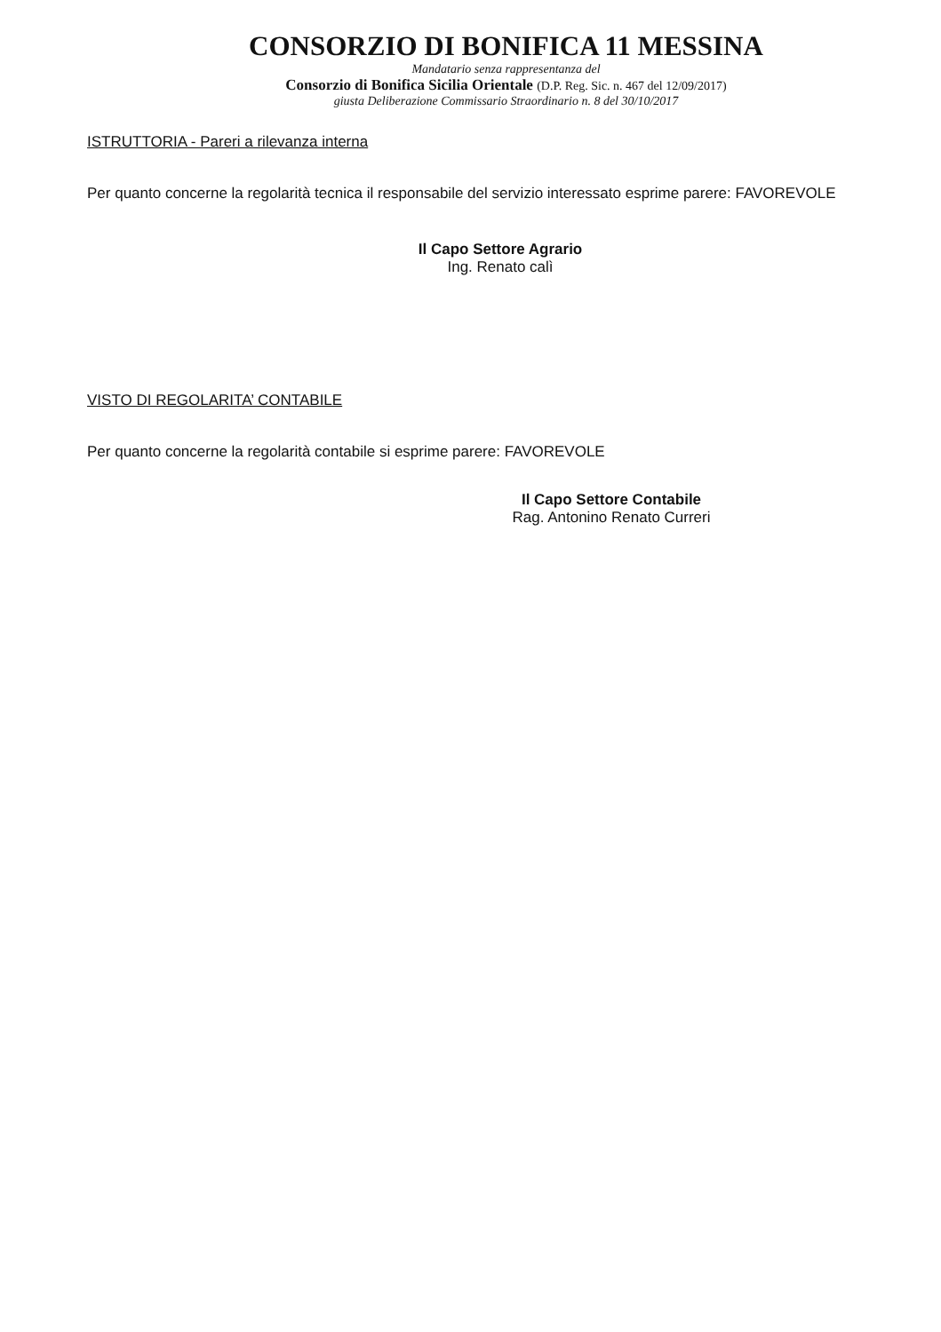CONSORZIO DI BONIFICA 11 MESSINA
Mandatario senza rappresentanza del
Consorzio di Bonifica Sicilia Orientale (D.P. Reg. Sic. n. 467 del 12/09/2017)
giusta Deliberazione Commissario Straordinario n. 8 del 30/10/2017
ISTRUTTORIA - Pareri a rilevanza interna
Per quanto concerne la regolarità tecnica il responsabile del servizio interessato esprime parere: FAVOREVOLE
Il Capo Settore Agrario
Ing. Renato calì
VISTO DI REGOLARITA’ CONTABILE
Per quanto concerne la regolarità contabile si esprime parere: FAVOREVOLE
Il Capo Settore Contabile
Rag. Antonino Renato Curreri